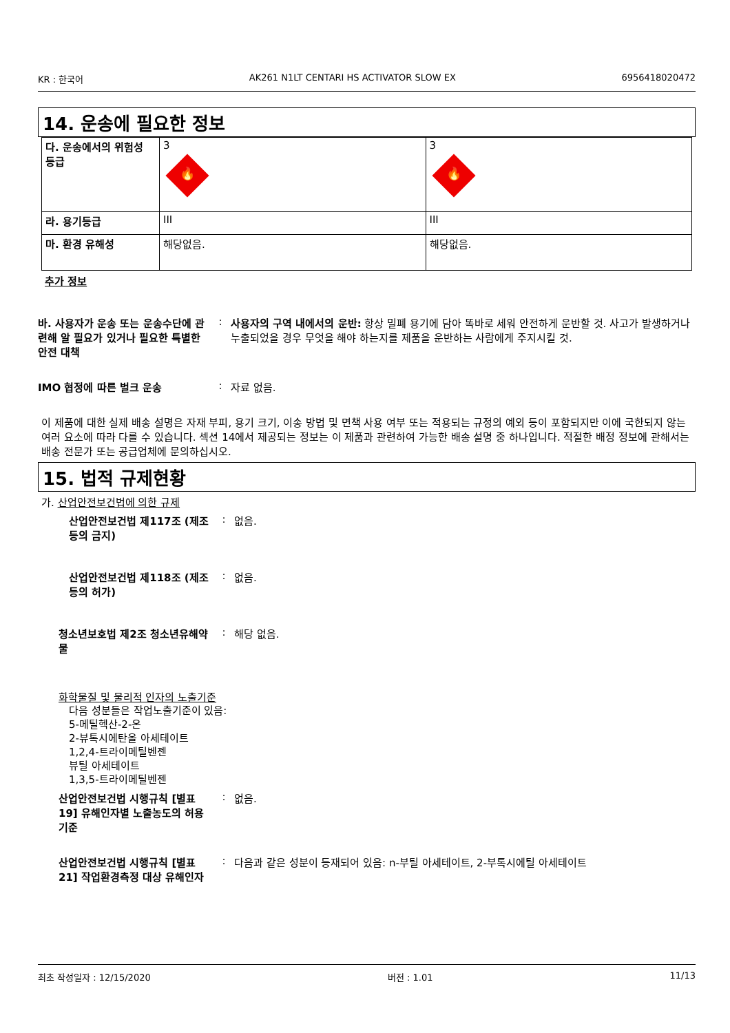KR : 한국어 AK261 N1LT CENTARI HS ACTIVATOR SLOW EX 6956418020472
14. 운송에 필요한 정보
| 다. 운송에서의 위험성 등급 | 3 🔥 | 3 🔥 |
| 라. 용기등급 | III | III |
| 마. 환경 유해성 | 해당없음. | 해당없음. |
추가 정보
바. 사용자가 운송 또는 운송수단에 관련해 알 필요가 있거나 필요한 특별한 안전 대책
: 사용자의 구역 내에서의 운반: 항상 밀폐 용기에 담아 똑바로 세워 안전하게 운반할 것. 사고가 발생하거나 누출되었을 경우 무엇을 해야 하는지를 제품을 운반하는 사람에게 주지시킬 것.
IMO 협정에 따른 벌크 운송 : 자료 없음.
이 제품에 대한 실제 배송 설명은 자재 부피, 용기 크기, 이송 방법 및 면책 사용 여부 또는 적용되는 규정의 예외 등이 포함되지만 이에 국한되지 않는 여러 요소에 따라 다를 수 있습니다. 섹션 14에서 제공되는 정보는 이 제품과 관련하여 가능한 배송 설명 중 하나입니다. 적절한 배정 정보에 관해서는 배송 전문가 또는 공급업체에 문의하십시오.
15. 법적 규제현황
가. 산업안전보건법에 의한 규제
산업안전보건법 제117조 (제조 등의 금지)
: 없음.
산업안전보건법 제118조 (제조 등의 허가)
: 없음.
청소년보호법 제2조 청소년유해약물
: 해당 없음.
화학물질 및 물리적 인자의 노출기준
다음 성분들은 작업노출기준이 있음:
5-메틸헥산-2-온
2-뷰톡시에탄올 아세테이트
1,2,4-트라이메틸벤젠
뷰틸 아세테이트
1,3,5-트라이메틸벤젠
산업안전보건법 시행규칙 [별표 19] 유해인자별 노출농도의 허용기준
: 없음.
산업안전보건법 시행규칙 [별표 21] 작업환경측정 대상 유해인자
: 다음과 같은 성분이 등재되어 있음: n-부틸 아세테이트, 2-부톡시에틸 아세테이트
최초 작성일자 : 12/15/2020 버전 : 1.01 11/13